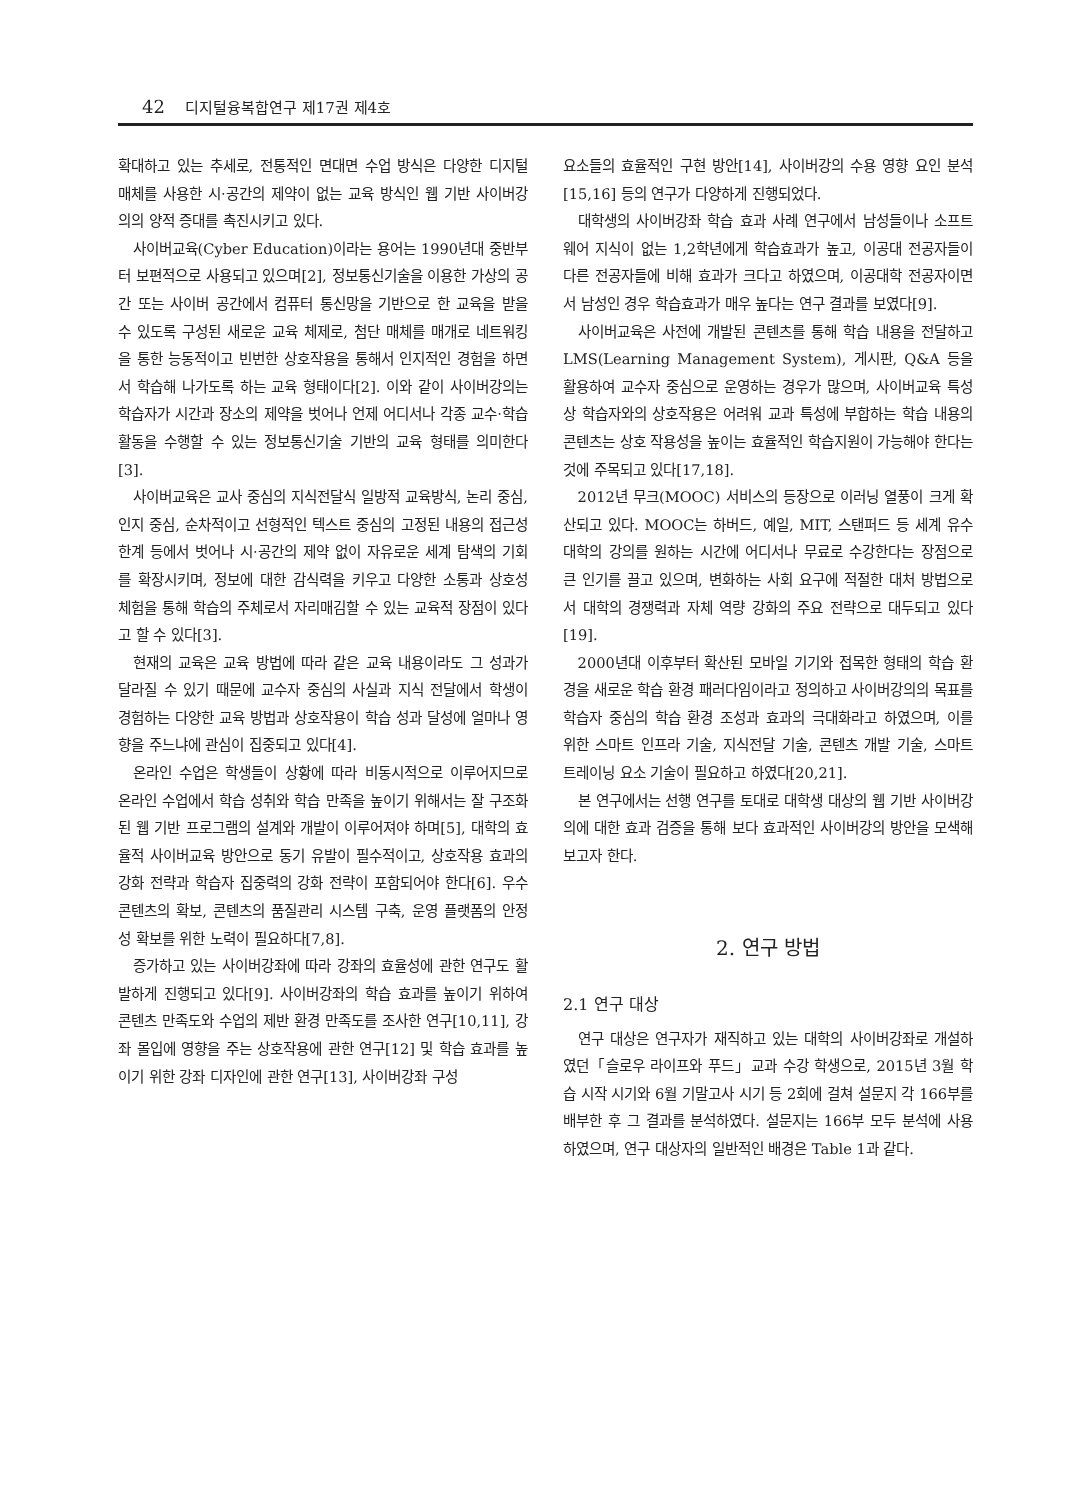42 디지털융복합연구 제17권 제4호
확대하고 있는 추세로, 전통적인 면대면 수업 방식은 다양한 디지털 매체를 사용한 시·공간의 제약이 없는 교육 방식인 웹 기반 사이버강의의 양적 증대를 촉진시키고 있다.
사이버교육(Cyber Education)이라는 용어는 1990년대 중반부터 보편적으로 사용되고 있으며[2], 정보통신기술을 이용한 가상의 공간 또는 사이버 공간에서 컴퓨터 통신망을 기반으로 한 교육을 받을 수 있도록 구성된 새로운 교육 체제로, 첨단 매체를 매개로 네트워킹을 통한 능동적이고 빈번한 상호작용을 통해서 인지적인 경험을 하면서 학습해 나가도록 하는 교육 형태이다[2]. 이와 같이 사이버강의는 학습자가 시간과 장소의 제약을 벗어나 언제 어디서나 각종 교수·학습 활동을 수행할 수 있는 정보통신기술 기반의 교육 형태를 의미한다[3].
사이버교육은 교사 중심의 지식전달식 일방적 교육방식, 논리 중심, 인지 중심, 순차적이고 선형적인 텍스트 중심의 고정된 내용의 접근성 한계 등에서 벗어나 시·공간의 제약 없이 자유로운 세계 탐색의 기회를 확장시키며, 정보에 대한 감식력을 키우고 다양한 소통과 상호성 체험을 통해 학습의 주체로서 자리매김할 수 있는 교육적 장점이 있다고 할 수 있다[3].
현재의 교육은 교육 방법에 따라 같은 교육 내용이라도 그 성과가 달라질 수 있기 때문에 교수자 중심의 사실과 지식 전달에서 학생이 경험하는 다양한 교육 방법과 상호작용이 학습 성과 달성에 얼마나 영향을 주느냐에 관심이 집중되고 있다[4].
온라인 수업은 학생들이 상황에 따라 비동시적으로 이루어지므로 온라인 수업에서 학습 성취와 학습 만족을 높이기 위해서는 잘 구조화된 웹 기반 프로그램의 설계와 개발이 이루어져야 하며[5], 대학의 효율적 사이버교육 방안으로 동기 유발이 필수적이고, 상호작용 효과의 강화 전략과 학습자 집중력의 강화 전략이 포함되어야 한다[6]. 우수 콘텐츠의 확보, 콘텐츠의 품질관리 시스템 구축, 운영 플랫폼의 안정성 확보를 위한 노력이 필요하다[7,8].
증가하고 있는 사이버강좌에 따라 강좌의 효율성에 관한 연구도 활발하게 진행되고 있다[9]. 사이버강좌의 학습 효과를 높이기 위하여 콘텐츠 만족도와 수업의 제반 환경 만족도를 조사한 연구[10,11], 강좌 몰입에 영향을 주는 상호작용에 관한 연구[12] 및 학습 효과를 높이기 위한 강좌 디자인에 관한 연구[13], 사이버강좌 구성
요소들의 효율적인 구현 방안[14], 사이버강의 수용 영향 요인 분석[15,16] 등의 연구가 다양하게 진행되었다.
대학생의 사이버강좌 학습 효과 사례 연구에서 남성들이나 소프트웨어 지식이 없는 1,2학년에게 학습효과가 높고, 이공대 전공자들이 다른 전공자들에 비해 효과가 크다고 하였으며, 이공대학 전공자이면서 남성인 경우 학습효과가 매우 높다는 연구 결과를 보였다[9].
사이버교육은 사전에 개발된 콘텐츠를 통해 학습 내용을 전달하고 LMS(Learning Management System), 게시판, Q&A 등을 활용하여 교수자 중심으로 운영하는 경우가 많으며, 사이버교육 특성상 학습자와의 상호작용은 어려워 교과 특성에 부합하는 학습 내용의 콘텐츠는 상호 작용성을 높이는 효율적인 학습지원이 가능해야 한다는 것에 주목되고 있다[17,18].
2012년 무크(MOOC) 서비스의 등장으로 이러닝 열풍이 크게 확산되고 있다. MOOC는 하버드, 예일, MIT, 스탠퍼드 등 세계 유수 대학의 강의를 원하는 시간에 어디서나 무료로 수강한다는 장점으로 큰 인기를 끌고 있으며, 변화하는 사회 요구에 적절한 대처 방법으로서 대학의 경쟁력과 자체 역량 강화의 주요 전략으로 대두되고 있다[19].
2000년대 이후부터 확산된 모바일 기기와 접목한 형태의 학습 환경을 새로운 학습 환경 패러다임이라고 정의하고 사이버강의의 목표를 학습자 중심의 학습 환경 조성과 효과의 극대화라고 하였으며, 이를 위한 스마트 인프라 기술, 지식전달 기술, 콘텐츠 개발 기술, 스마트 트레이닝 요소 기술이 필요하고 하였다[20,21].
본 연구에서는 선행 연구를 토대로 대학생 대상의 웹 기반 사이버강의에 대한 효과 검증을 통해 보다 효과적인 사이버강의 방안을 모색해보고자 한다.
2. 연구 방법
2.1 연구 대상
연구 대상은 연구자가 재직하고 있는 대학의 사이버강좌로 개설하였던「슬로우 라이프와 푸드」교과 수강 학생으로, 2015년 3월 학습 시작 시기와 6월 기말고사 시기 등 2회에 걸쳐 설문지 각 166부를 배부한 후 그 결과를 분석하였다. 설문지는 166부 모두 분석에 사용하였으며, 연구 대상자의 일반적인 배경은 Table 1과 같다.